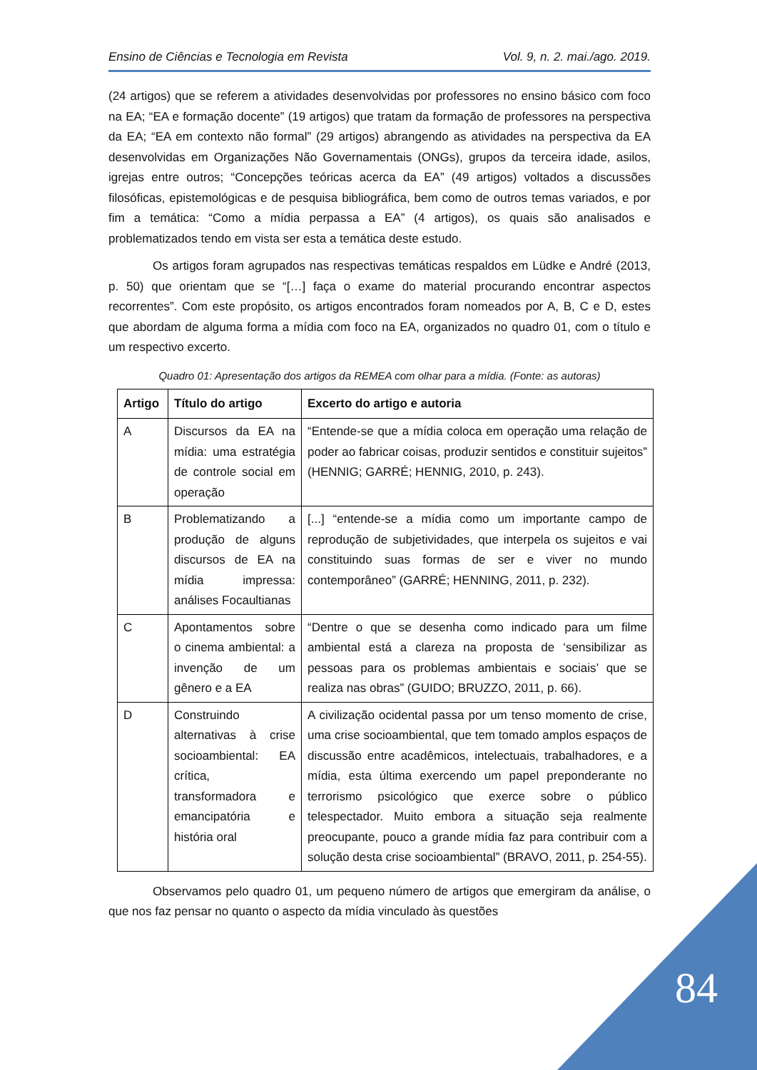Ensino de Ciências e Tecnologia em Revista Vol. 9, n. 2. mai./ago. 2019.
(24 artigos) que se referem a atividades desenvolvidas por professores no ensino básico com foco na EA; “EA e formação docente” (19 artigos) que tratam da formação de professores na perspectiva da EA; “EA em contexto não formal” (29 artigos) abrangendo as atividades na perspectiva da EA desenvolvidas em Organizações Não Governamentais (ONGs), grupos da terceira idade, asilos, igrejas entre outros; “Concepções teóricas acerca da EA” (49 artigos) voltados a discussões filosóficas, epistemológicas e de pesquisa bibliográfica, bem como de outros temas variados, e por fim a temática: “Como a mídia perpassa a EA” (4 artigos), os quais são analisados e problematizados tendo em vista ser esta a temática deste estudo.
Os artigos foram agrupados nas respectivas temáticas respaldos em Lüdke e André (2013, p. 50) que orientam que se “[…] faça o exame do material procurando encontrar aspectos recorrentes”. Com este propósito, os artigos encontrados foram nomeados por A, B, C e D, estes que abordam de alguma forma a mídia com foco na EA, organizados no quadro 01, com o título e um respectivo excerto.
Quadro 01: Apresentação dos artigos da REMEA com olhar para a mídia. (Fonte: as autoras)
| Artigo | Título do artigo | Excerto do artigo e autoria |
| --- | --- | --- |
| A | Discursos da EA na mídia: uma estratégia de controle social em operação | “Entende-se que a mídia coloca em operação uma relação de poder ao fabricar coisas, produzir sentidos e constituir sujeitos” (HENNIG; GARRÉ; HENNIG, 2010, p. 243). |
| B | Problematizando a produção de alguns discursos de EA na mídia impressa: análises Focaultianas | [...] “entende-se a mídia como um importante campo de reprodução de subjetividades, que interpela os sujeitos e vai constituindo suas formas de ser e viver no mundo contemporâneo” (GARRÉ; HENNING, 2011, p. 232). |
| C | Apontamentos sobre o cinema ambiental: a invenção de um gênero e a EA | “Dentre o que se desenha como indicado para um filme ambiental está a clareza na proposta de ‘sensibilizar as pessoas para os problemas ambientais e sociais’ que se realiza nas obras” (GUIDO; BRUZZO, 2011, p. 66). |
| D | Construindo alternativas à crise socioambiental: EA crítica, transformadora e emancipatória e história oral | A civilização ocidental passa por um tenso momento de crise, uma crise socioambiental, que tem tomado amplos espaços de discussão entre acadêmicos, intelectuais, trabalhadores, e a mídia, esta última exercendo um papel preponderante no terrorismo psicológico que exerce sobre o público telespectador. Muito embora a situação seja realmente preocupante, pouco a grande mídia faz para contribuir com a solução desta crise socioambiental” (BRAVO, 2011, p. 254-55). |
Observamos pelo quadro 01, um pequeno número de artigos que emergiram da análise, o que nos faz pensar no quanto o aspecto da mídia vinculado às questões
84